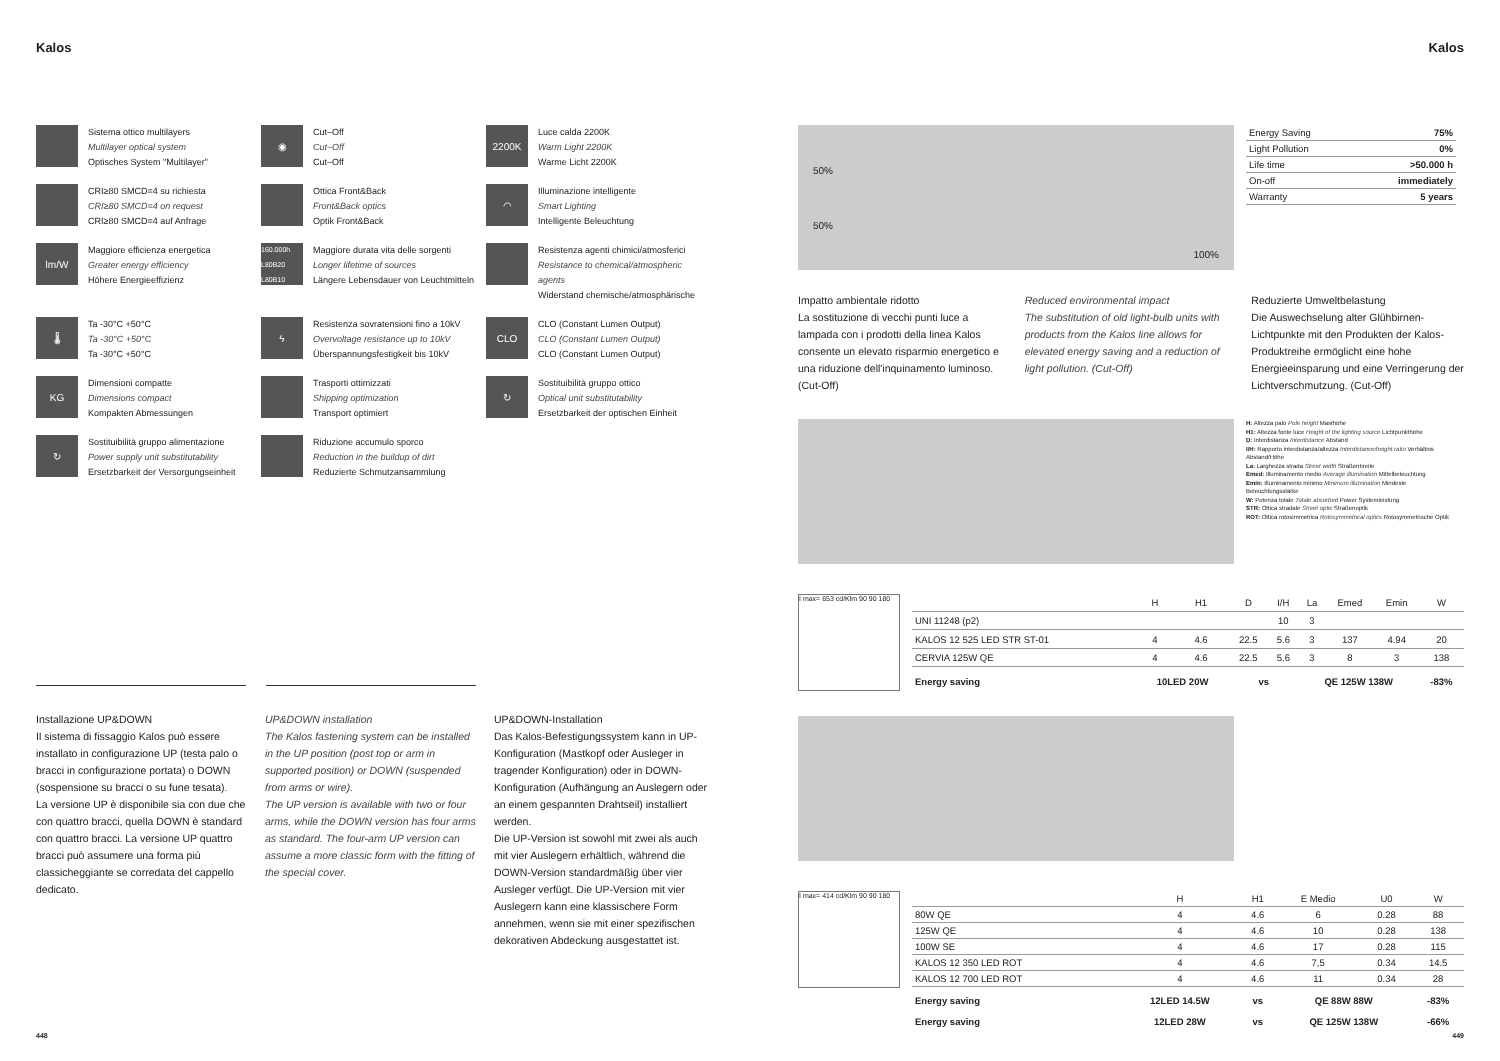Kalos Kalos
Sistema ottico multilayers
Multilayer optical system
Optisches System "Multilayer"
◉
Cut–Off
Cut–Off
Cut–Off
2200K
Luce calda 2200K
Warm Light 2200K
Warme Licht 2200K
CRI≥80 SMCD=4 su richiesta
CRI≥80 SMCD=4 on request
CRI≥80 SMCD=4 auf Anfrage
Ottica Front&Back
Front&Back optics
Optik Front&Back
◠
Illuminazione intelligente
Smart Lighting
Intelligente Beleuchtung
lm/W
Maggiore efficienza energetica
Greater energy efficiency
Höhere Energieeffizienz
160.000h L80B20 L80B10
Maggiore durata vita delle sorgenti
Longer lifetime of sources
Längere Lebensdauer von Leuchtmitteln
Resistenza agenti chimici/atmosferici
Resistance to chemical/atmospheric agents
Widerstand chemische/atmosphärische
🌡
Ta -30°C +50°C
Ta -30°C +50°C
Ta -30°C +50°C
ϟ
Resistenza sovratensioni fino a 10kV
Overvoltage resistance up to 10kV
Überspannungsfestigkeit bis 10kV
CLO
CLO (Constant Lumen Output)
CLO (Constant Lumen Output)
CLO (Constant Lumen Output)
KG
Dimensioni compatte
Dimensions compact
Kompakten Abmessungen
Trasporti ottimizzati
Shipping optimization
Transport optimiert
↻
Sostituibilità gruppo ottico
Optical unit substitutability
Ersetzbarkeit der optischen Einheit
↻
Sostituibilità gruppo alimentazione
Power supply unit substitutability
Ersetzbarkeit der Versorgungseinheit
Riduzione accumulo sporco
Reduction in the buildup of dirt
Reduzierte Schmutzansammlung
Installazione UP&DOWN
Il sistema di fissaggio Kalos può essere installato in configurazione UP (testa palo o bracci in configurazione portata) o DOWN (sospensione su bracci o su fune tesata).
La versione UP è disponibile sia con due che con quattro bracci, quella DOWN è standard con quattro bracci. La versione UP quattro bracci può assumere una forma più classicheggiante se corredata del cappello dedicato.
UP&DOWN installation
The Kalos fastening system can be installed in the UP position (post top or arm in supported position) or DOWN (suspended from arms or wire).
The UP version is available with two or four arms, while the DOWN version has four arms as standard. The four-arm UP version can assume a more classic form with the fitting of the special cover.
UP&DOWN-Installation
Das Kalos-Befestigungssystem kann in UP-Konfiguration (Mastkopf oder Ausleger in tragender Konfiguration) oder in DOWN-Konfiguration (Aufhängung an Auslegern oder an einem gespannten Drahtseil) installiert werden.
Die UP-Version ist sowohl mit zwei als auch mit vier Auslegern erhältlich, während die DOWN-Version standardmäßig über vier Ausleger verfügt. Die UP-Version mit vier Auslegern kann eine klassischere Form annehmen, wenn sie mit einer spezifischen dekorativen Abdeckung ausgestattet ist.
448
50%
50% 100%
| Energy Saving | 75% |
| Light Pollution | 0% |
| Life time | >50.000 h |
| On-off | immediately |
| Warranty | 5 years |
Impatto ambientale ridotto
La sostituzione di vecchi punti luce a lampada con i prodotti della linea Kalos consente un elevato risparmio energetico e una riduzione dell'inquinamento luminoso. (Cut-Off)
Reduced environmental impact
The substitution of old light-bulb units with products from the Kalos line allows for elevated energy saving and a reduction of light pollution. (Cut-Off)
Reduzierte Umweltbelastung
Die Auswechselung alter Glühbirnen-Lichtpunkte mit den Produkten der Kalos-Produktreihe ermöglicht eine hohe Energieeinsparung und eine Verringerung der Lichtverschmutzung. (Cut-Off)
H: Altezza palo Pole height Masthöhe
H1: Altezza fonte luce Height of the lighting source Lichtpunkthöhe
D: Interdistanza Interdistance Abstand
I/H: Rapporto interdistanza/altezza Interdistance/height ratio Verhältnis Abstand/Höhe
La: Larghezza strada Street width Straßenbreite
Emed: Illuminamento medio Average illumination Mittelbeleuchtung
Emin: Illuminamento minimo Minimum illumination Mindeste Beleuchtungsstärke
W: Potenza totale Totale absorbed Power Systemleistung
STR: Ottica stradale Street optic Straßenoptik
ROT: Ottica rotosimmetrica Rotosymmetrical optics Rotosymmetrische Optik
I max= 653 cd/Klm 90 90 180
| | H | H1 | D | I/H | La | Emed | Emin | W |
| --- | --- | --- | --- | --- | --- | --- | --- | --- |
| UNI 11248 (p2) | | | | 10 | 3 | | | |
| KALOS 12 525 LED STR ST-01 | 4 | 4.6 | 22.5 | 5.6 | 3 | 137 | 4.94 | 20 |
| CERVIA 125W QE | 4 | 4.6 | 22.5 | 5.6 | 3 | 8 | 3 | 138 |
| Energy saving | 10LED 20W | | vs | | QE 125W 138W | | | -83% |
I max= 414 cd/Klm 90 90 180
| | H | H1 | E Medio | U0 | W |
| --- | --- | --- | --- | --- | --- |
| 80W QE | 4 | 4.6 | 6 | 0.28 | 88 |
| 125W QE | 4 | 4.6 | 10 | 0.28 | 138 |
| 100W SE | 4 | 4.6 | 17 | 0.28 | 115 |
| KALOS 12 350 LED ROT | 4 | 4.6 | 7,5 | 0.34 | 14.5 |
| KALOS 12 700 LED ROT | 4 | 4.6 | 11 | 0.34 | 28 |
| Energy saving | 12LED 14.5W | vs | QE 88W 88W | | -83% |
| Energy saving | 12LED 28W | vs | QE 125W 138W | | -66% |
449